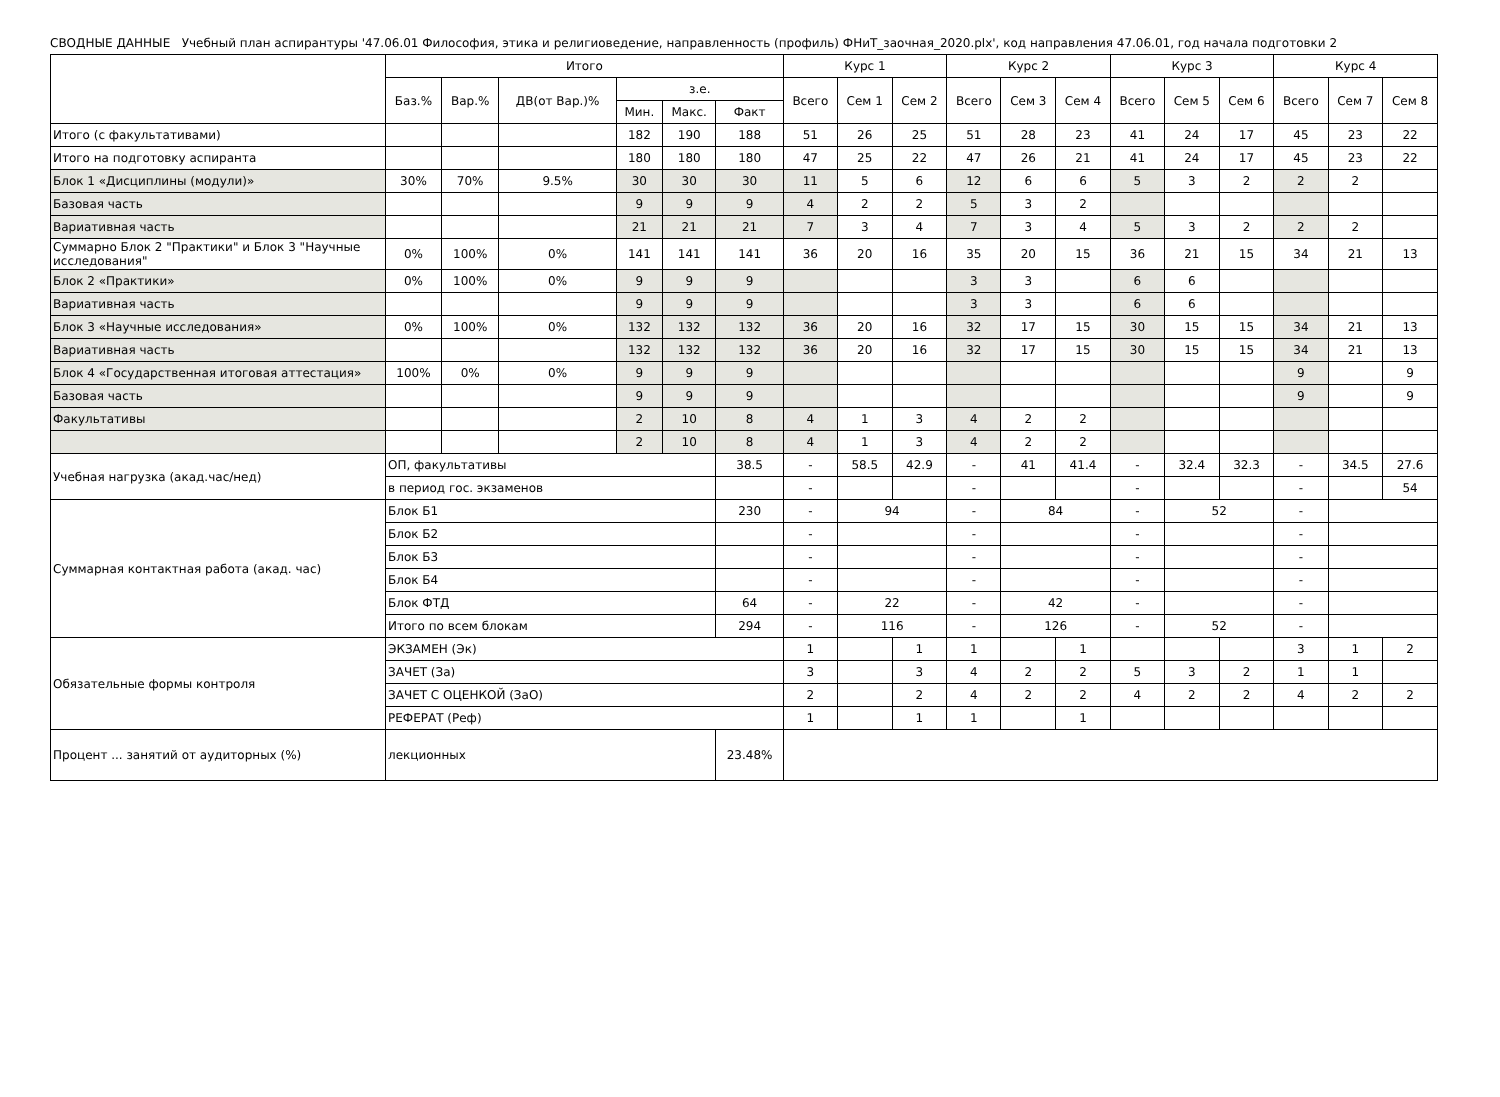СВОДНЫЕ ДАННЫЕ Учебный план аспирантуры '47.06.01 Философия, этика и религиоведение, направленность (профиль) ФНиТ_заочная_2020.plx', код направления 47.06.01, год начала подготовки 2
| | Итого | | | | | | Курс 1 | | | Курс 2 | | | Курс 3 | | | Курс 4 | | |
| --- | --- | --- | --- | --- | --- | --- | --- | --- | --- | --- | --- | --- | --- | --- | --- | --- | --- | --- |
| | Баз.% | Вар.% | ДВ(от Вар.)% | з.е. | | | Всего | Сем 1 | Сем 2 | Всего | Сем 3 | Сем 4 | Всего | Сем 5 | Сем 6 | Всего | Сем 7 | Сем 8 |
| | | | | Мин. | Макс. | Факт | | | | | | | | | | | | |
| Итого (с факультативами) | | | | 182 | 190 | 188 | 51 | 26 | 25 | 51 | 28 | 23 | 41 | 24 | 17 | 45 | 23 | 22 |
| Итого на подготовку аспиранта | | | | 180 | 180 | 180 | 47 | 25 | 22 | 47 | 26 | 21 | 41 | 24 | 17 | 45 | 23 | 22 |
| Блок 1 «Дисциплины (модули)» | 30% | 70% | 9.5% | 30 | 30 | 30 | 11 | 5 | 6 | 12 | 6 | 6 | 5 | 3 | 2 | 2 | 2 | |
| Базовая часть | | | | 9 | 9 | 9 | 4 | 2 | 2 | 5 | 3 | 2 | | | | | | |
| Вариативная часть | | | | 21 | 21 | 21 | 7 | 3 | 4 | 7 | 3 | 4 | 5 | 3 | 2 | 2 | 2 | |
| Суммарно Блок 2 "Практики" и Блок 3 "Научные исследования" | 0% | 100% | 0% | 141 | 141 | 141 | 36 | 20 | 16 | 35 | 20 | 15 | 36 | 21 | 15 | 34 | 21 | 13 |
| Блок 2 «Практики» | 0% | 100% | 0% | 9 | 9 | 9 | | | | 3 | 3 | | 6 | 6 | | | | |
| Вариативная часть | | | | 9 | 9 | 9 | | | | 3 | 3 | | 6 | 6 | | | | |
| Блок 3 «Научные исследования» | 0% | 100% | 0% | 132 | 132 | 132 | 36 | 20 | 16 | 32 | 17 | 15 | 30 | 15 | 15 | 34 | 21 | 13 |
| Вариативная часть | | | | 132 | 132 | 132 | 36 | 20 | 16 | 32 | 17 | 15 | 30 | 15 | 15 | 34 | 21 | 13 |
| Блок 4 «Государственная итоговая аттестация» | 100% | 0% | 0% | 9 | 9 | 9 | | | | | | | | | | 9 | | 9 |
| Базовая часть | | | | 9 | 9 | 9 | | | | | | | | | | 9 | | 9 |
| Факультативы | | | | 2 | 10 | 8 | 4 | 1 | 3 | 4 | 2 | 2 | | | | | | |
| | | | | 2 | 10 | 8 | 4 | 1 | 3 | 4 | 2 | 2 | | | | | | |
| Учебная нагрузка (акад.час/нед) | ОП, факультативы | | | | | 38.5 | - | 58.5 | 42.9 | - | 41 | 41.4 | - | 32.4 | 32.3 | - | 34.5 | 27.6 |
| | в период гос. экзаменов | | | | | | - | | | - | | | - | | | - | | 54 |
| Суммарная контактная работа (акад. час) | Блок Б1 | | | | | 230 | - | 94 | | - | 84 | | - | 52 | | - | | |
| | Блок Б2 | | | | | | - | | | - | | | - | | | - | | |
| | Блок Б3 | | | | | | - | | | - | | | - | | | - | | |
| | Блок Б4 | | | | | | - | | | - | | | - | | | - | | |
| | Блок ФТД | | | | | 64 | - | 22 | | - | 42 | | - | | | - | | |
| | Итого по всем блокам | | | | | 294 | - | 116 | | - | 126 | | - | 52 | | - | | |
| Обязательные формы контроля | ЭКЗАМЕН (Эк) | | | | | | 1 | | 1 | 1 | | 1 | | | | 3 | 1 | 2 |
| | ЗАЧЕТ (За) | | | | | | 3 | | 3 | 4 | 2 | 2 | 5 | 3 | 2 | 1 | 1 | |
| | ЗАЧЕТ С ОЦЕНКОЙ (ЗаО) | | | | | | 2 | | 2 | 4 | 2 | 2 | 4 | 2 | 2 | 4 | 2 | 2 |
| | РЕФЕРАТ (Реф) | | | | | | 1 | | 1 | 1 | | 1 | | | | | | |
| Процент ... занятий от аудиторных (%) | лекционных | | | | | 23.48% | | | | | | | | | | | | |